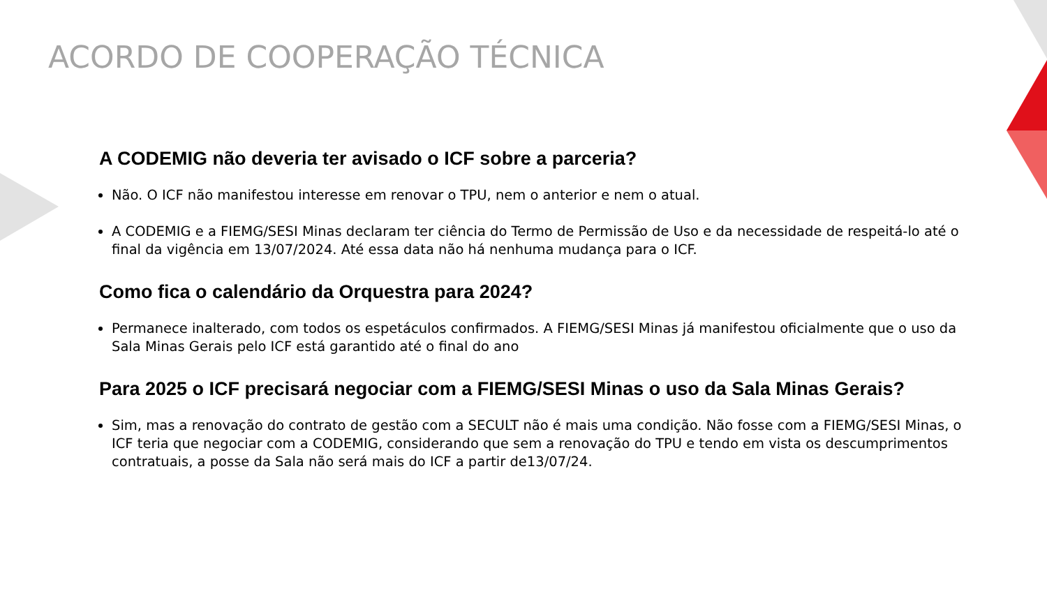ACORDO DE COOPERAÇÃO TÉCNICA
A CODEMIG não deveria ter avisado o ICF sobre a parceria?
Não. O ICF não manifestou interesse em renovar o TPU, nem o anterior e nem o atual.
A CODEMIG e a FIEMG/SESI Minas declaram ter ciência do Termo de Permissão de Uso e da necessidade de respeitá-lo até o final da vigência em 13/07/2024. Até essa data não há nenhuma mudança para o ICF.
Como fica o calendário da Orquestra para 2024?
Permanece inalterado, com todos os espetáculos confirmados. A FIEMG/SESI Minas já manifestou oficialmente que o uso da Sala Minas Gerais pelo ICF está garantido até o final do ano
Para 2025 o ICF precisará negociar com a FIEMG/SESI Minas o uso da Sala Minas Gerais?
Sim, mas a renovação do contrato de gestão com a SECULT não é mais uma condição. Não fosse com a FIEMG/SESI Minas, o ICF teria que negociar com a CODEMIG, considerando que sem a renovação do TPU e tendo em vista os descumprimentos contratuais, a posse da Sala não será mais do ICF a partir de13/07/24.